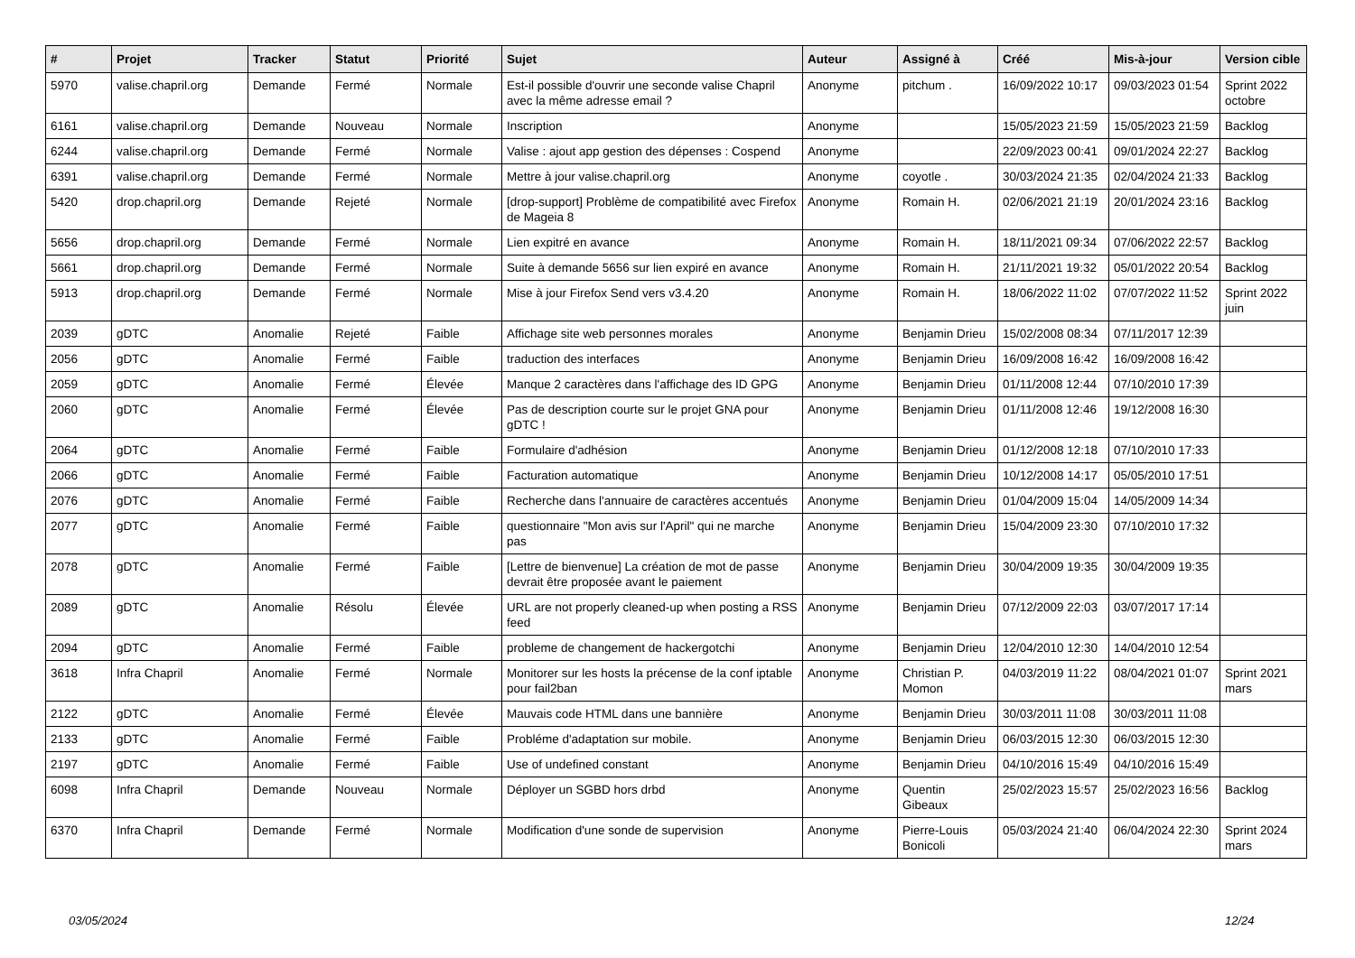| # | Projet | Tracker | Statut | Priorité | Sujet | Auteur | Assigné à | Créé | Mis-à-jour | Version cible |
| --- | --- | --- | --- | --- | --- | --- | --- | --- | --- | --- |
| 5970 | valise.chapril.org | Demande | Fermé | Normale | Est-il possible d'ouvrir une seconde valise Chapril avec la même adresse email ? | Anonyme | pitchum . | 16/09/2022 10:17 | 09/03/2023 01:54 | Sprint 2022 octobre |
| 6161 | valise.chapril.org | Demande | Nouveau | Normale | Inscription | Anonyme | | 15/05/2023 21:59 | 15/05/2023 21:59 | Backlog |
| 6244 | valise.chapril.org | Demande | Fermé | Normale | Valise : ajout app gestion des dépenses : Cospend | Anonyme | | 22/09/2023 00:41 | 09/01/2024 22:27 | Backlog |
| 6391 | valise.chapril.org | Demande | Fermé | Normale | Mettre à jour valise.chapril.org | Anonyme | coyotle . | 30/03/2024 21:35 | 02/04/2024 21:33 | Backlog |
| 5420 | drop.chapril.org | Demande | Rejeté | Normale | [drop-support] Problème de compatibilité avec Firefox de Mageia 8 | Anonyme | Romain H. | 02/06/2021 21:19 | 20/01/2024 23:16 | Backlog |
| 5656 | drop.chapril.org | Demande | Fermé | Normale | Lien expitré en avance | Anonyme | Romain H. | 18/11/2021 09:34 | 07/06/2022 22:57 | Backlog |
| 5661 | drop.chapril.org | Demande | Fermé | Normale | Suite à demande 5656 sur lien expiré en avance | Anonyme | Romain H. | 21/11/2021 19:32 | 05/01/2022 20:54 | Backlog |
| 5913 | drop.chapril.org | Demande | Fermé | Normale | Mise à jour Firefox Send vers v3.4.20 | Anonyme | Romain H. | 18/06/2022 11:02 | 07/07/2022 11:52 | Sprint 2022 juin |
| 2039 | gDTC | Anomalie | Rejeté | Faible | Affichage site web personnes morales | Anonyme | Benjamin Drieu | 15/02/2008 08:34 | 07/11/2017 12:39 | |
| 2056 | gDTC | Anomalie | Fermé | Faible | traduction des interfaces | Anonyme | Benjamin Drieu | 16/09/2008 16:42 | 16/09/2008 16:42 | |
| 2059 | gDTC | Anomalie | Fermé | Élevée | Manque 2 caractères dans l'affichage des ID GPG | Anonyme | Benjamin Drieu | 01/11/2008 12:44 | 07/10/2010 17:39 | |
| 2060 | gDTC | Anomalie | Fermé | Élevée | Pas de description courte sur le projet GNA pour gDTC ! | Anonyme | Benjamin Drieu | 01/11/2008 12:46 | 19/12/2008 16:30 | |
| 2064 | gDTC | Anomalie | Fermé | Faible | Formulaire d'adhésion | Anonyme | Benjamin Drieu | 01/12/2008 12:18 | 07/10/2010 17:33 | |
| 2066 | gDTC | Anomalie | Fermé | Faible | Facturation automatique | Anonyme | Benjamin Drieu | 10/12/2008 14:17 | 05/05/2010 17:51 | |
| 2076 | gDTC | Anomalie | Fermé | Faible | Recherche dans l'annuaire de caractères accentués | Anonyme | Benjamin Drieu | 01/04/2009 15:04 | 14/05/2009 14:34 | |
| 2077 | gDTC | Anomalie | Fermé | Faible | questionnaire "Mon avis sur l'April" qui ne marche pas | Anonyme | Benjamin Drieu | 15/04/2009 23:30 | 07/10/2010 17:32 | |
| 2078 | gDTC | Anomalie | Fermé | Faible | [Lettre de bienvenue] La création de mot de passe devrait être proposée avant le paiement | Anonyme | Benjamin Drieu | 30/04/2009 19:35 | 30/04/2009 19:35 | |
| 2089 | gDTC | Anomalie | Résolu | Élevée | URL are not properly cleaned-up when posting a RSS feed | Anonyme | Benjamin Drieu | 07/12/2009 22:03 | 03/07/2017 17:14 | |
| 2094 | gDTC | Anomalie | Fermé | Faible | probleme de changement de hackergotchi | Anonyme | Benjamin Drieu | 12/04/2010 12:30 | 14/04/2010 12:54 | |
| 3618 | Infra Chapril | Anomalie | Fermé | Normale | Monitorer sur les hosts la précense de la conf iptable pour fail2ban | Anonyme | Christian P. Momon | 04/03/2019 11:22 | 08/04/2021 01:07 | Sprint 2021 mars |
| 2122 | gDTC | Anomalie | Fermé | Élevée | Mauvais code HTML dans une bannière | Anonyme | Benjamin Drieu | 30/03/2011 11:08 | 30/03/2011 11:08 | |
| 2133 | gDTC | Anomalie | Fermé | Faible | Probléme d'adaptation sur mobile. | Anonyme | Benjamin Drieu | 06/03/2015 12:30 | 06/03/2015 12:30 | |
| 2197 | gDTC | Anomalie | Fermé | Faible | Use of undefined constant | Anonyme | Benjamin Drieu | 04/10/2016 15:49 | 04/10/2016 15:49 | |
| 6098 | Infra Chapril | Demande | Nouveau | Normale | Déployer un SGBD hors drbd | Anonyme | Quentin Gibeaux | 25/02/2023 15:57 | 25/02/2023 16:56 | Backlog |
| 6370 | Infra Chapril | Demande | Fermé | Normale | Modification d'une sonde de supervision | Anonyme | Pierre-Louis Bonicoli | 05/03/2024 21:40 | 06/04/2024 22:30 | Sprint 2024 mars |
03/05/2024 12/24